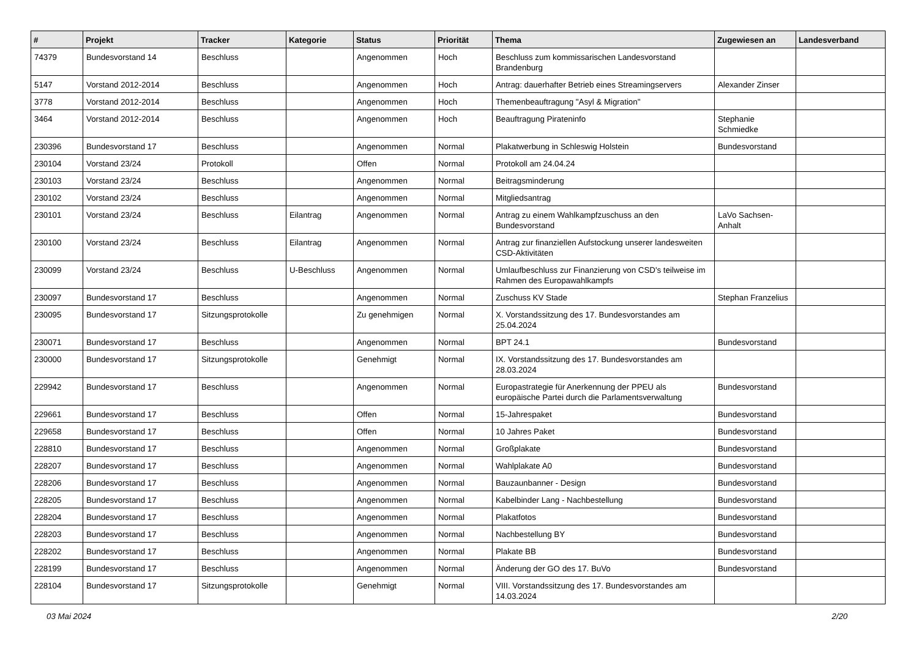| # | Projekt | Tracker | Kategorie | Status | Priorität | Thema | Zugewiesen an | Landesverband |
| --- | --- | --- | --- | --- | --- | --- | --- | --- |
| 74379 | Bundesvorstand 14 | Beschluss | | Angenommen | Hoch | Beschluss zum kommissarischen Landesvorstand Brandenburg | | |
| 5147 | Vorstand 2012-2014 | Beschluss | | Angenommen | Hoch | Antrag: dauerhafter Betrieb eines Streamingservers | Alexander Zinser | |
| 3778 | Vorstand 2012-2014 | Beschluss | | Angenommen | Hoch | Themenbeauftragung "Asyl & Migration" | | |
| 3464 | Vorstand 2012-2014 | Beschluss | | Angenommen | Hoch | Beauftragung Pirateninfo | Stephanie Schmiedke | |
| 230396 | Bundesvorstand 17 | Beschluss | | Angenommen | Normal | Plakatwerbung in Schleswig Holstein | Bundesvorstand | |
| 230104 | Vorstand 23/24 | Protokoll | | Offen | Normal | Protokoll am 24.04.24 | | |
| 230103 | Vorstand 23/24 | Beschluss | | Angenommen | Normal | Beitragsminderung | | |
| 230102 | Vorstand 23/24 | Beschluss | | Angenommen | Normal | Mitgliedsantrag | | |
| 230101 | Vorstand 23/24 | Beschluss | Eilantrag | Angenommen | Normal | Antrag zu einem Wahlkampfzuschuss an den Bundesvorstand | LaVo Sachsen-Anhalt | |
| 230100 | Vorstand 23/24 | Beschluss | Eilantrag | Angenommen | Normal | Antrag zur finanziellen Aufstockung unserer landesweiten CSD-Aktivitäten | | |
| 230099 | Vorstand 23/24 | Beschluss | U-Beschluss | Angenommen | Normal | Umlaufbeschluss zur Finanzierung von CSD's teilweise im Rahmen des Europawahlkampfs | | |
| 230097 | Bundesvorstand 17 | Beschluss | | Angenommen | Normal | Zuschuss KV Stade | Stephan Franzelius | |
| 230095 | Bundesvorstand 17 | Sitzungsprotokolle | | Zu genehmigen | Normal | X. Vorstandssitzung des 17. Bundesvorstandes am 25.04.2024 | | |
| 230071 | Bundesvorstand 17 | Beschluss | | Angenommen | Normal | BPT 24.1 | Bundesvorstand | |
| 230000 | Bundesvorstand 17 | Sitzungsprotokolle | | Genehmigt | Normal | IX. Vorstandssitzung des 17. Bundesvorstandes am 28.03.2024 | | |
| 229942 | Bundesvorstand 17 | Beschluss | | Angenommen | Normal | Europastrategie für Anerkennung der PPEU als europäische Partei durch die Parlamentsverwaltung | Bundesvorstand | |
| 229661 | Bundesvorstand 17 | Beschluss | | Offen | Normal | 15-Jahrespaket | Bundesvorstand | |
| 229658 | Bundesvorstand 17 | Beschluss | | Offen | Normal | 10 Jahres Paket | Bundesvorstand | |
| 228810 | Bundesvorstand 17 | Beschluss | | Angenommen | Normal | Großplakate | Bundesvorstand | |
| 228207 | Bundesvorstand 17 | Beschluss | | Angenommen | Normal | Wahlplakate A0 | Bundesvorstand | |
| 228206 | Bundesvorstand 17 | Beschluss | | Angenommen | Normal | Bauzaunbanner - Design | Bundesvorstand | |
| 228205 | Bundesvorstand 17 | Beschluss | | Angenommen | Normal | Kabelbinder Lang - Nachbestellung | Bundesvorstand | |
| 228204 | Bundesvorstand 17 | Beschluss | | Angenommen | Normal | Plakatfotos | Bundesvorstand | |
| 228203 | Bundesvorstand 17 | Beschluss | | Angenommen | Normal | Nachbestellung BY | Bundesvorstand | |
| 228202 | Bundesvorstand 17 | Beschluss | | Angenommen | Normal | Plakate BB | Bundesvorstand | |
| 228199 | Bundesvorstand 17 | Beschluss | | Angenommen | Normal | Änderung der GO des 17. BuVo | Bundesvorstand | |
| 228104 | Bundesvorstand 17 | Sitzungsprotokolle | | Genehmigt | Normal | VIII. Vorstandssitzung des 17. Bundesvorstandes am 14.03.2024 | | |
03 Mai 2024 2/20